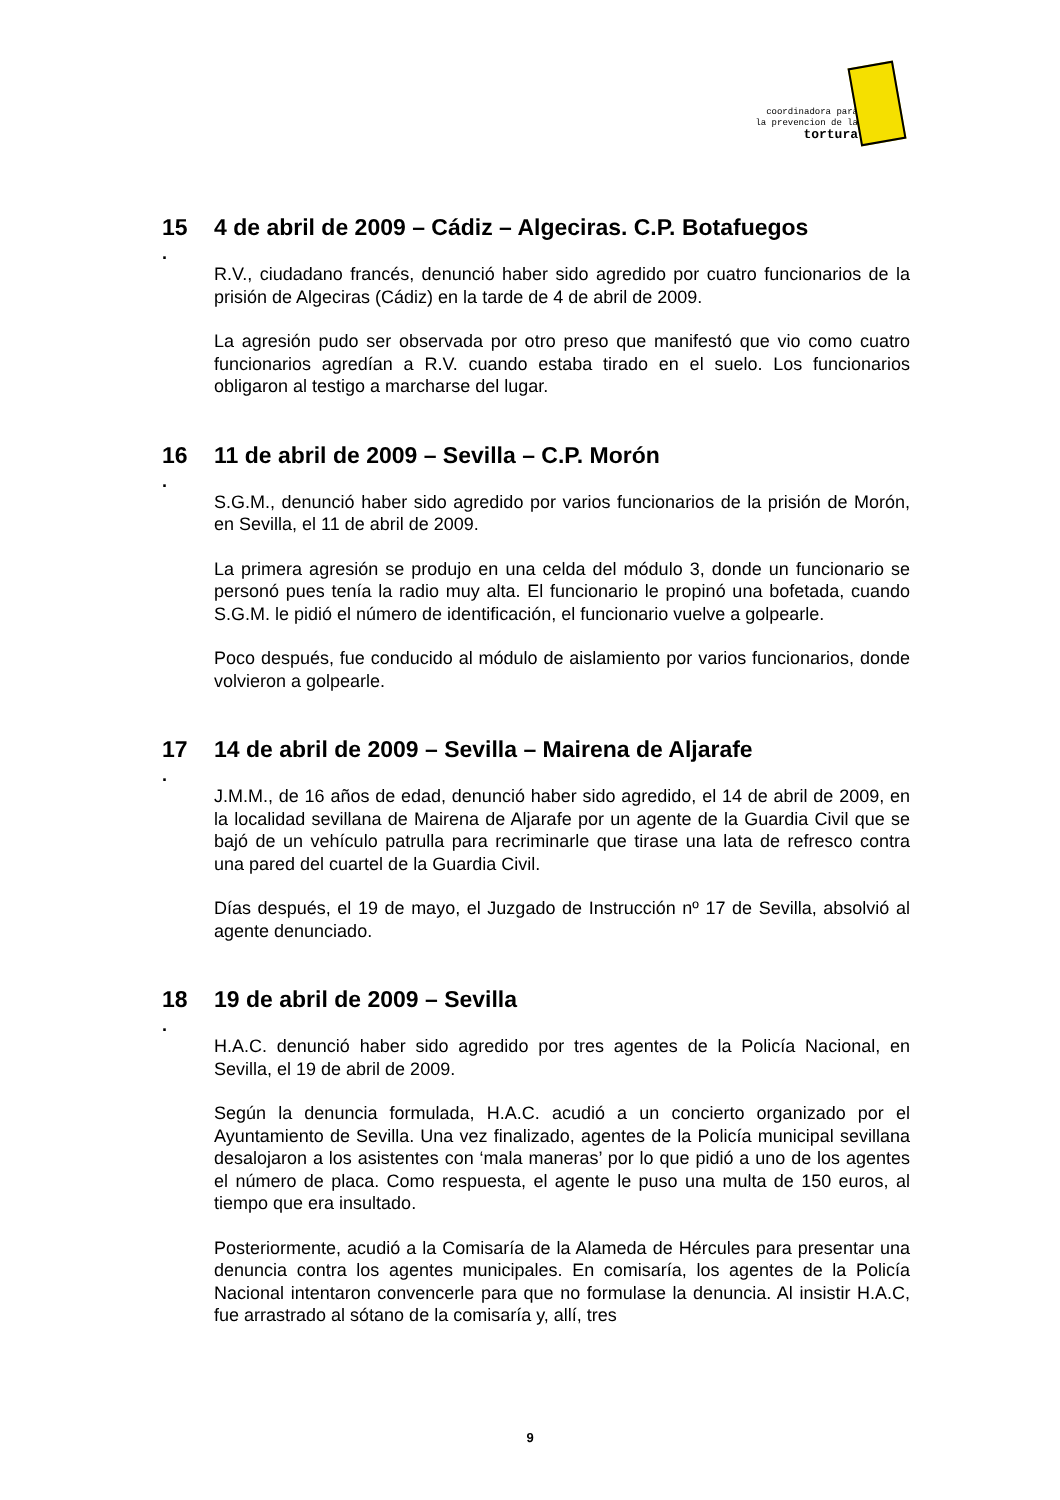coordinadora para
la prevencion de la
tortura
15 4 de abril de 2009 – Cádiz – Algeciras. C.P. Botafuegos
.
R.V., ciudadano francés, denunció haber sido agredido por cuatro funcionarios de la prisión de Algeciras (Cádiz) en la tarde de 4 de abril de 2009.
La agresión pudo ser observada por otro preso que manifestó que vio como cuatro funcionarios agredían a R.V. cuando estaba tirado en el suelo. Los funcionarios obligaron al testigo a marcharse del lugar.
16 11 de abril de 2009 – Sevilla – C.P. Morón
.
S.G.M., denunció haber sido agredido por varios funcionarios de la prisión de Morón, en Sevilla, el 11 de abril de 2009.
La primera agresión se produjo en una celda del módulo 3, donde un funcionario se personó pues tenía la radio muy alta. El funcionario le propinó una bofetada, cuando S.G.M. le pidió el número de identificación, el funcionario vuelve a golpearle.
Poco después, fue conducido al módulo de aislamiento por varios funcionarios, donde volvieron a golpearle.
17 14 de abril de 2009 – Sevilla – Mairena de Aljarafe
.
J.M.M., de 16 años de edad, denunció haber sido agredido, el 14 de abril de 2009, en la localidad sevillana de Mairena de Aljarafe por un agente de la Guardia Civil que se bajó de un vehículo patrulla para recriminarle que tirase una lata de refresco contra una pared del cuartel de la Guardia Civil.
Días después, el 19 de mayo, el Juzgado de Instrucción nº 17 de Sevilla, absolvió al agente denunciado.
18 19 de abril de 2009 – Sevilla
.
H.A.C. denunció haber sido agredido por tres agentes de la Policía Nacional, en Sevilla, el 19 de abril de 2009.
Según la denuncia formulada, H.A.C. acudió a un concierto organizado por el Ayuntamiento de Sevilla. Una vez finalizado, agentes de la Policía municipal sevillana desalojaron a los asistentes con ‘mala maneras’ por lo que pidió a uno de los agentes el número de placa. Como respuesta, el agente le puso una multa de 150 euros, al tiempo que era insultado.
Posteriormente, acudió a la Comisaría de la Alameda de Hércules para presentar una denuncia contra los agentes municipales. En comisaría, los agentes de la Policía Nacional intentaron convencerle para que no formulase la denuncia. Al insistir H.A.C, fue arrastrado al sótano de la comisaría y, allí, tres
9